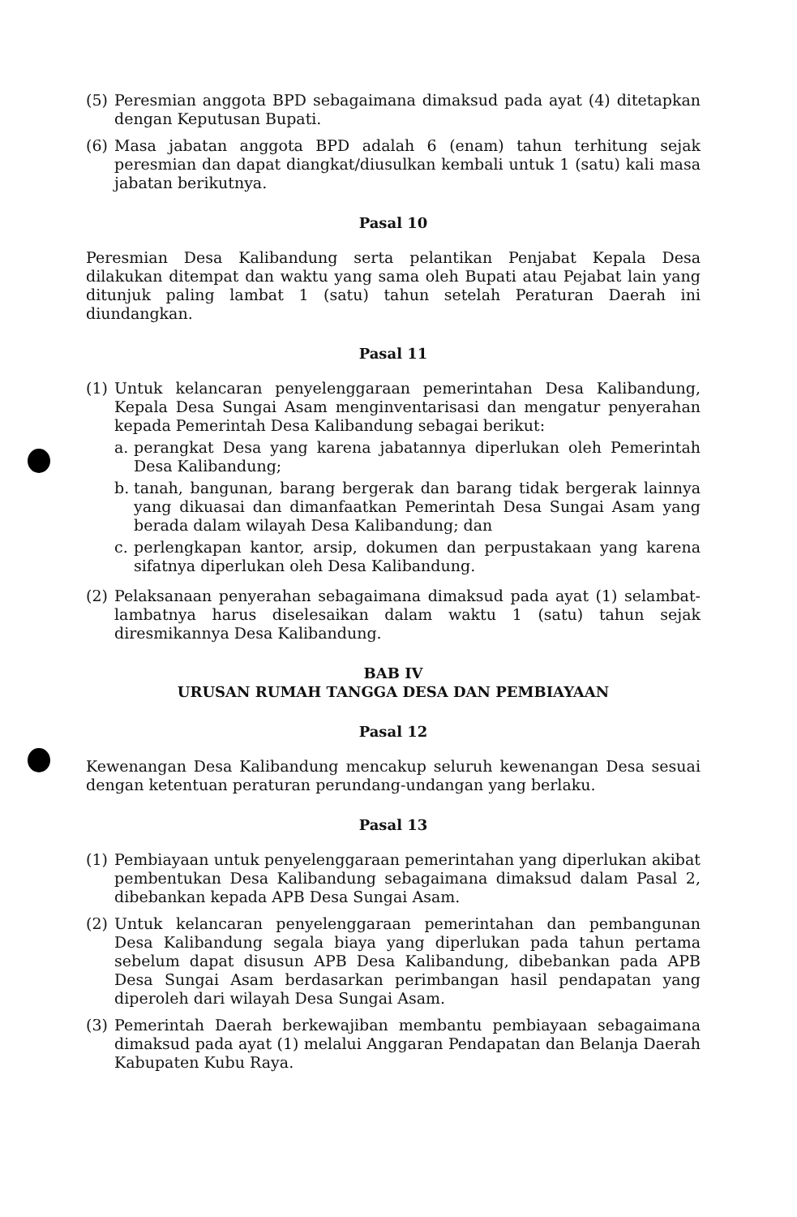(5) Peresmian anggota BPD sebagaimana dimaksud pada ayat (4) ditetapkan dengan Keputusan Bupati.
(6) Masa jabatan anggota BPD adalah 6 (enam) tahun terhitung sejak peresmian dan dapat diangkat/diusulkan kembali untuk 1 (satu) kali masa jabatan berikutnya.
Pasal 10
Peresmian Desa Kalibandung serta pelantikan Penjabat Kepala Desa dilakukan ditempat dan waktu yang sama oleh Bupati atau Pejabat lain yang ditunjuk paling lambat 1 (satu) tahun setelah Peraturan Daerah ini diundangkan.
Pasal 11
(1) Untuk kelancaran penyelenggaraan pemerintahan Desa Kalibandung, Kepala Desa Sungai Asam menginventarisasi dan mengatur penyerahan kepada Pemerintah Desa Kalibandung sebagai berikut:
a. perangkat Desa yang karena jabatannya diperlukan oleh Pemerintah Desa Kalibandung;
b. tanah, bangunan, barang bergerak dan barang tidak bergerak lainnya yang dikuasai dan dimanfaatkan Pemerintah Desa Sungai Asam yang berada dalam wilayah Desa Kalibandung; dan
c. perlengkapan kantor, arsip, dokumen dan perpustakaan yang karena sifatnya diperlukan oleh Desa Kalibandung.
(2) Pelaksanaan penyerahan sebagaimana dimaksud pada ayat (1) selambat-lambatnya harus diselesaikan dalam waktu 1 (satu) tahun sejak diresmikannya Desa Kalibandung.
BAB IV
URUSAN RUMAH TANGGA DESA DAN PEMBIAYAAN
Pasal 12
Kewenangan Desa Kalibandung mencakup seluruh kewenangan Desa sesuai dengan ketentuan peraturan perundang-undangan yang berlaku.
Pasal 13
(1) Pembiayaan untuk penyelenggaraan pemerintahan yang diperlukan akibat pembentukan Desa Kalibandung sebagaimana dimaksud dalam Pasal 2, dibebankan kepada APB Desa Sungai Asam.
(2) Untuk kelancaran penyelenggaraan pemerintahan dan pembangunan Desa Kalibandung segala biaya yang diperlukan pada tahun pertama sebelum dapat disusun APB Desa Kalibandung, dibebankan pada APB Desa Sungai Asam berdasarkan perimbangan hasil pendapatan yang diperoleh dari wilayah Desa Sungai Asam.
(3) Pemerintah Daerah berkewajiban membantu pembiayaan sebagaimana dimaksud pada ayat (1) melalui Anggaran Pendapatan dan Belanja Daerah Kabupaten Kubu Raya.